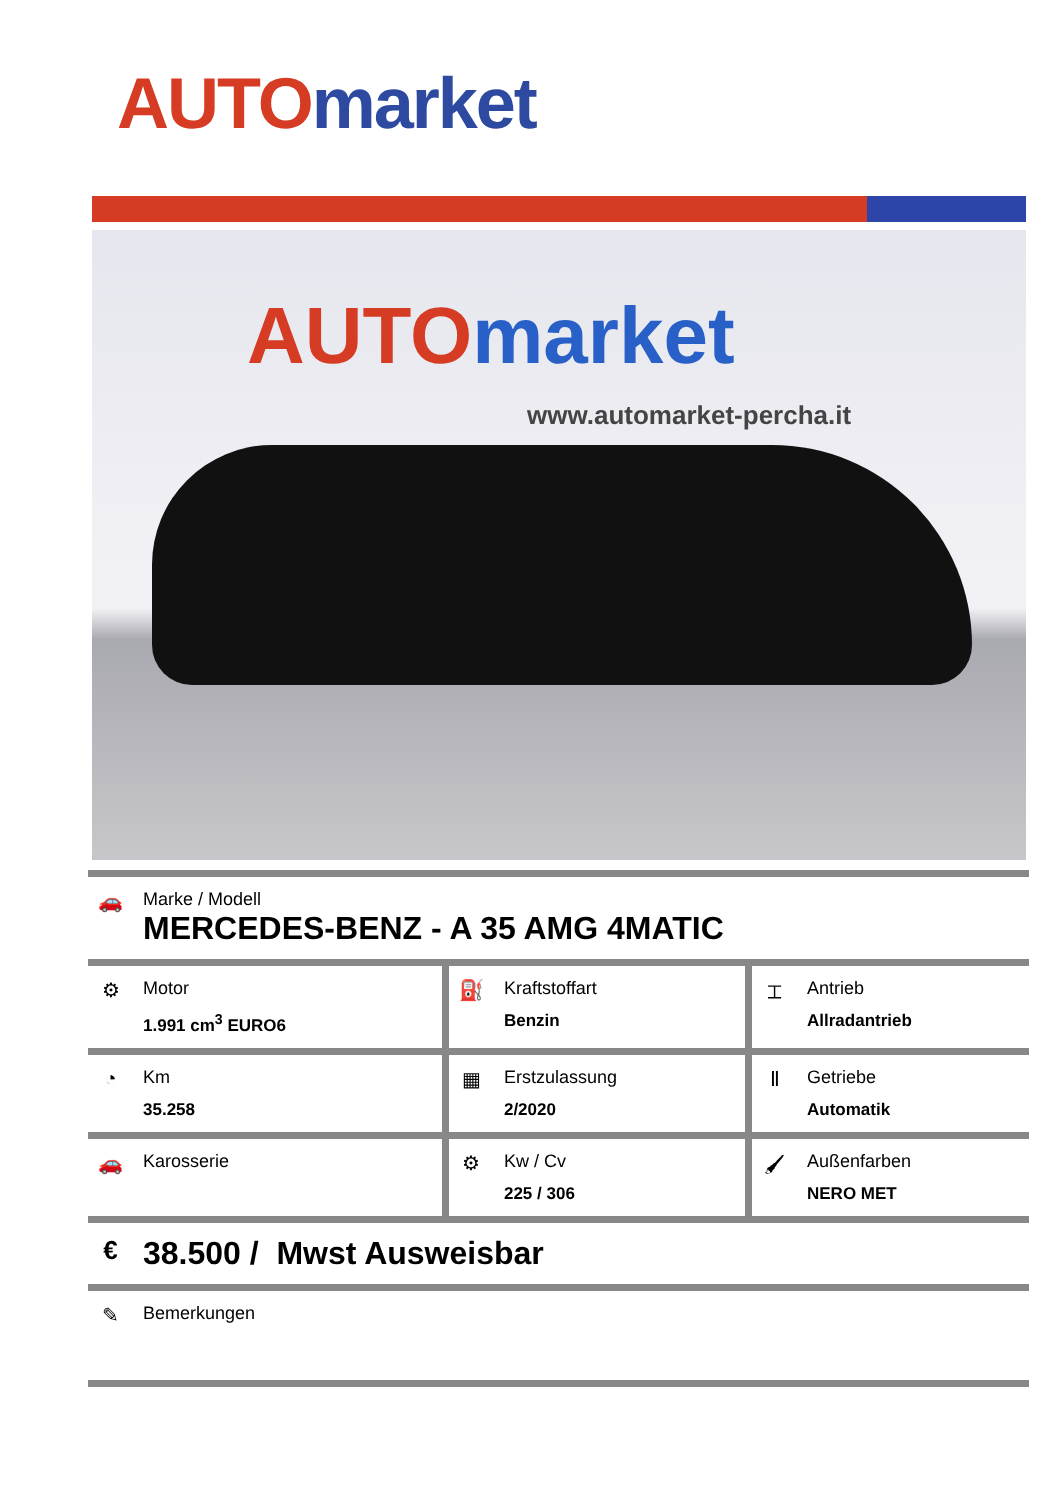AUTO market
AUTO market
www.automarket-percha.it
| 🚗 | Marke / Modell MERCEDES-BENZ - A 35 AMG 4MATIC | | | | |
| ⚙ | Motor 1.991 cm<sup>3</sup> EURO6 | ⛽ | Kraftstoffart Benzin | ⌶ | Antrieb Allradantrieb |
| ◔ | Km 35.258 | ▦ | Erstzulassung 2/2020 | Ⅱ | Getriebe Automatik |
| 🚗 | Karosserie | ⚙ | Kw / Cv 225 / 306 | 🖌 | Außenfarben NERO MET |
| € | 38.500 / Mwst Ausweisbar | | | | |
| ✎ | Bemerkungen | | | | |